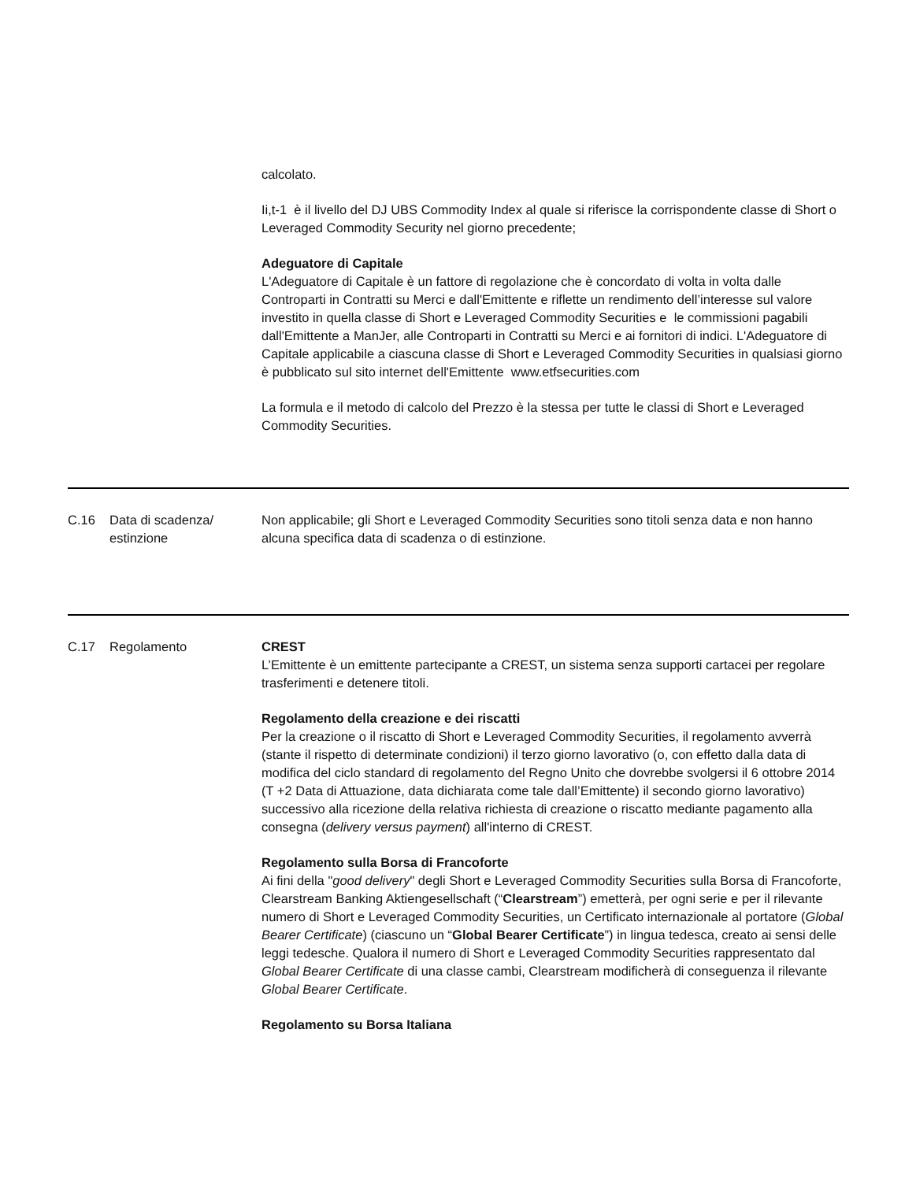| | | calcolato. Ii,t-1 è il livello del DJ UBS Commodity Index al quale si riferisce la corrispondente classe di Short o Leveraged Commodity Security nel giorno precedente; Adeguatore di Capitale L'Adeguatore di Capitale è un fattore di regolazione che è concordato di volta in volta dalle Controparti in Contratti su Merci e dall'Emittente e riflette un rendimento dell’interesse sul valore investito in quella classe di Short e Leveraged Commodity Securities e le commissioni pagabili dall'Emittente a ManJer, alle Controparti in Contratti su Merci e ai fornitori di indici. L'Adeguatore di Capitale applicabile a ciascuna classe di Short e Leveraged Commodity Securities in qualsiasi giorno è pubblicato sul sito internet dell'Emittente www.etfsecurities.com La formula e il metodo di calcolo del Prezzo è la stessa per tutte le classi di Short e Leveraged Commodity Securities. |
| C.16 | Data di scadenza/ estinzione | Non applicabile; gli Short e Leveraged Commodity Securities sono titoli senza data e non hanno alcuna specifica data di scadenza o di estinzione. |
| C.17 | Regolamento | CREST L’Emittente è un emittente partecipante a CREST, un sistema senza supporti cartacei per regolare trasferimenti e detenere titoli. Regolamento della creazione e dei riscatti Per la creazione o il riscatto di Short e Leveraged Commodity Securities, il regolamento avverrà (stante il rispetto di determinate condizioni) il terzo giorno lavorativo (o, con effetto dalla data di modifica del ciclo standard di regolamento del Regno Unito che dovrebbe svolgersi il 6 ottobre 2014 (T +2 Data di Attuazione, data dichiarata come tale dall’Emittente) il secondo giorno lavorativo) successivo alla ricezione della relativa richiesta di creazione o riscatto mediante pagamento alla consegna ( delivery versus payment ) all'interno di CREST. Regolamento sulla Borsa di Francoforte Ai fini della " good delivery " degli Short e Leveraged Commodity Securities sulla Borsa di Francoforte, Clearstream Banking Aktiengesellschaft (“ Clearstream ”) emetterà, per ogni serie e per il rilevante numero di Short e Leveraged Commodity Securities, un Certificato internazionale al portatore ( Global Bearer Certificate ) (ciascuno un “ Global Bearer Certificate ”) in lingua tedesca, creato ai sensi delle leggi tedesche. Qualora il numero di Short e Leveraged Commodity Securities rappresentato dal Global Bearer Certificate di una classe cambi, Clearstream modificherà di conseguenza il rilevante Global Bearer Certificate . Regolamento su Borsa Italiana |